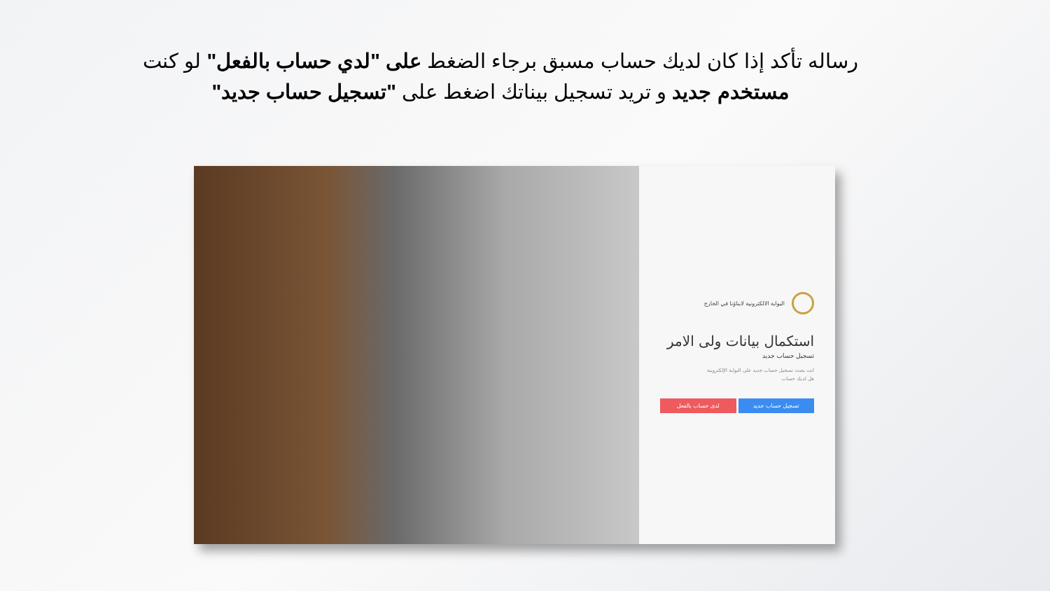رساله تأكد إذا كان لديك حساب مسبق برجاء الضغط على "لدي حساب بالفعل" لو كنت مستخدم جديد و تريد تسجيل بيناتك اضغط على "تسجيل حساب جديد"
البوابة الالكترونية لابناؤنا في الخارج
استكمال بيانات ولى الامر
تسجيل حساب جديد
انت بصدد تسجيل حساب جديد على البوابة الإلكترونية
هل لديك حساب
تسجيل حساب جديد لدى حساب بالفعل